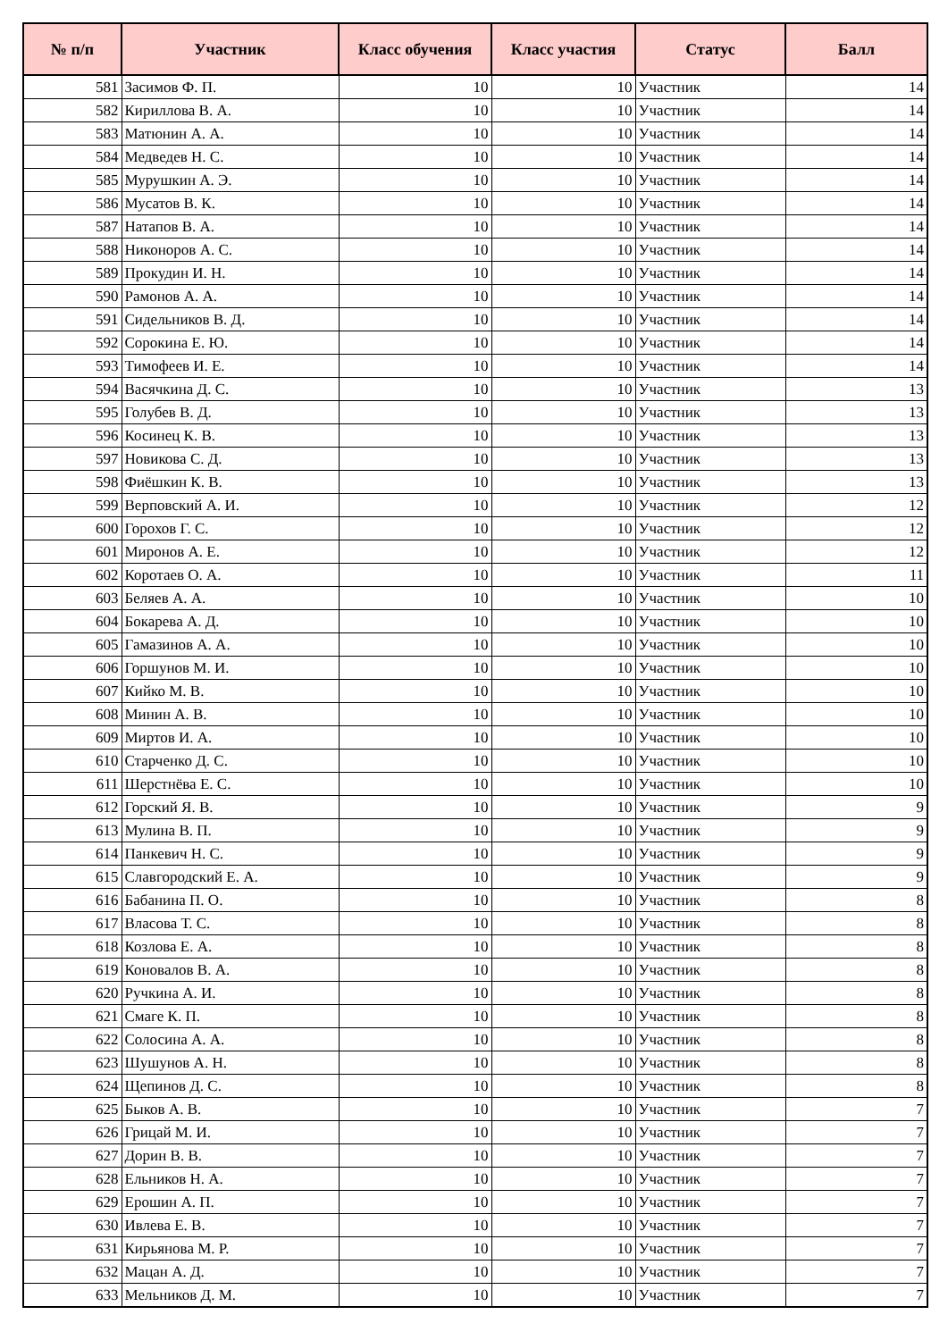| № п/п | Участник | Класс обучения | Класс участия | Статус | Балл |
| --- | --- | --- | --- | --- | --- |
| 581 | Засимов Ф. П. | 10 | 10 | Участник | 14 |
| 582 | Кириллова В. А. | 10 | 10 | Участник | 14 |
| 583 | Матюнин А. А. | 10 | 10 | Участник | 14 |
| 584 | Медведев Н. С. | 10 | 10 | Участник | 14 |
| 585 | Мурушкин А. Э. | 10 | 10 | Участник | 14 |
| 586 | Мусатов В. К. | 10 | 10 | Участник | 14 |
| 587 | Натапов В. А. | 10 | 10 | Участник | 14 |
| 588 | Никоноров А. С. | 10 | 10 | Участник | 14 |
| 589 | Прокудин И. Н. | 10 | 10 | Участник | 14 |
| 590 | Рамонов А. А. | 10 | 10 | Участник | 14 |
| 591 | Сидельников В. Д. | 10 | 10 | Участник | 14 |
| 592 | Сорокина Е. Ю. | 10 | 10 | Участник | 14 |
| 593 | Тимофеев И. Е. | 10 | 10 | Участник | 14 |
| 594 | Васячкина Д. С. | 10 | 10 | Участник | 13 |
| 595 | Голубев В. Д. | 10 | 10 | Участник | 13 |
| 596 | Косинец К. В. | 10 | 10 | Участник | 13 |
| 597 | Новикова С. Д. | 10 | 10 | Участник | 13 |
| 598 | Фиёшкин К. В. | 10 | 10 | Участник | 13 |
| 599 | Верповский А. И. | 10 | 10 | Участник | 12 |
| 600 | Горохов Г. С. | 10 | 10 | Участник | 12 |
| 601 | Миронов А. Е. | 10 | 10 | Участник | 12 |
| 602 | Коротаев О. А. | 10 | 10 | Участник | 11 |
| 603 | Беляев А. А. | 10 | 10 | Участник | 10 |
| 604 | Бокарева А. Д. | 10 | 10 | Участник | 10 |
| 605 | Гамазинов А. А. | 10 | 10 | Участник | 10 |
| 606 | Горшунов М. И. | 10 | 10 | Участник | 10 |
| 607 | Кийко М. В. | 10 | 10 | Участник | 10 |
| 608 | Минин А. В. | 10 | 10 | Участник | 10 |
| 609 | Миртов И. А. | 10 | 10 | Участник | 10 |
| 610 | Старченко Д. С. | 10 | 10 | Участник | 10 |
| 611 | Шерстнёва Е. С. | 10 | 10 | Участник | 10 |
| 612 | Горский Я. В. | 10 | 10 | Участник | 9 |
| 613 | Мулина В. П. | 10 | 10 | Участник | 9 |
| 614 | Панкевич Н. С. | 10 | 10 | Участник | 9 |
| 615 | Славгородский Е. А. | 10 | 10 | Участник | 9 |
| 616 | Бабанина П. О. | 10 | 10 | Участник | 8 |
| 617 | Власова Т. С. | 10 | 10 | Участник | 8 |
| 618 | Козлова Е. А. | 10 | 10 | Участник | 8 |
| 619 | Коновалов В. А. | 10 | 10 | Участник | 8 |
| 620 | Ручкина А. И. | 10 | 10 | Участник | 8 |
| 621 | Смаге К. П. | 10 | 10 | Участник | 8 |
| 622 | Солосина А. А. | 10 | 10 | Участник | 8 |
| 623 | Шушунов А. Н. | 10 | 10 | Участник | 8 |
| 624 | Щепинов Д. С. | 10 | 10 | Участник | 8 |
| 625 | Быков А. В. | 10 | 10 | Участник | 7 |
| 626 | Грицай М. И. | 10 | 10 | Участник | 7 |
| 627 | Дорин В. В. | 10 | 10 | Участник | 7 |
| 628 | Ельников Н. А. | 10 | 10 | Участник | 7 |
| 629 | Ерошин А. П. | 10 | 10 | Участник | 7 |
| 630 | Ивлева Е. В. | 10 | 10 | Участник | 7 |
| 631 | Кирьянова М. Р. | 10 | 10 | Участник | 7 |
| 632 | Мацан А. Д. | 10 | 10 | Участник | 7 |
| 633 | Мельников Д. М. | 10 | 10 | Участник | 7 |